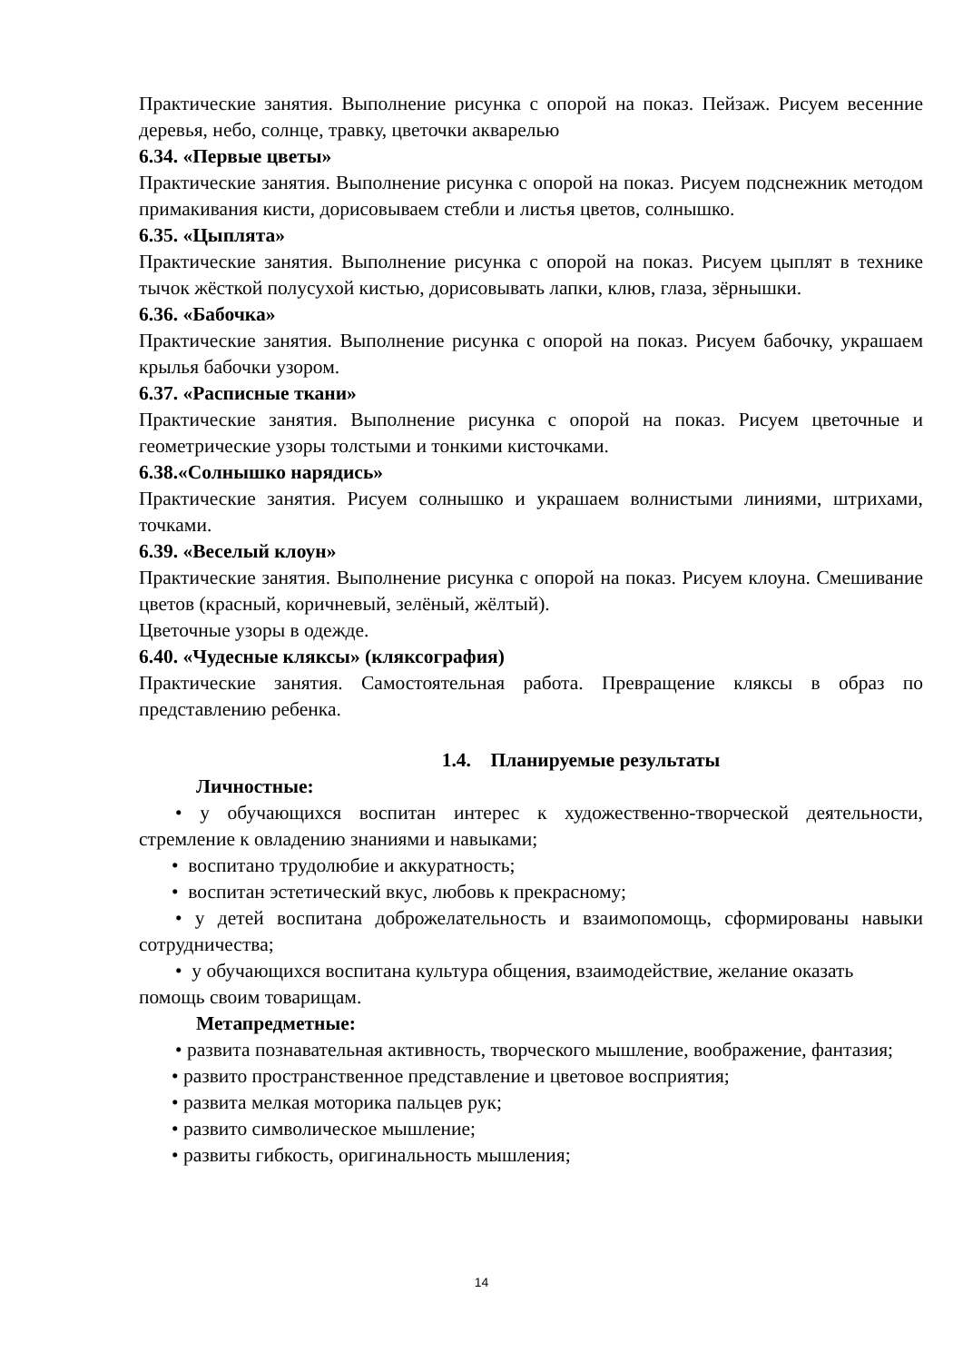Практические занятия. Выполнение рисунка с опорой на показ. Пейзаж. Рисуем весенние деревья, небо, солнце, травку, цветочки акварелью
6.34. «Первые цветы»
Практические занятия. Выполнение рисунка с опорой на показ. Рисуем подснежник методом примакивания кисти, дорисовываем стебли и листья цветов, солнышко.
6.35. «Цыплята»
Практические занятия. Выполнение рисунка с опорой на показ. Рисуем цыплят в технике тычок жёсткой полусухой кистью, дорисовывать лапки, клюв, глаза, зёрнышки.
6.36. «Бабочка»
Практические занятия. Выполнение рисунка с опорой на показ. Рисуем бабочку, украшаем крылья бабочки узором.
6.37. «Расписные ткани»
Практические занятия. Выполнение рисунка с опорой на показ. Рисуем цветочные и геометрические узоры толстыми и тонкими кисточками.
6.38.«Солнышко нарядись»
Практические занятия. Рисуем солнышко и украшаем волнистыми линиями, штрихами, точками.
6.39. «Веселый клоун»
Практические занятия. Выполнение рисунка с опорой на показ. Рисуем клоуна. Смешивание цветов (красный, коричневый, зелёный, жёлтый).
Цветочные узоры в одежде.
6.40. «Чудесные кляксы» (кляксография)
Практические занятия. Самостоятельная работа. Превращение кляксы в образ по представлению ребенка.
1.4. Планируемые результаты
Личностные:
• у обучающихся воспитан интерес к художественно-творческой деятельности, стремление к овладению знаниями и навыками;
• воспитано трудолюбие и аккуратность;
• воспитан эстетический вкус, любовь к прекрасному;
• у детей воспитана доброжелательность и взаимопомощь, сформированы навыки сотрудничества;
• у обучающихся воспитана культура общения, взаимодействие, желание оказать помощь своим товарищам.
Метапредметные:
• развита познавательная активность, творческого мышление, воображение, фантазия;
• развито пространственное представление и цветовое восприятия;
• развита мелкая моторика пальцев рук;
• развито символическое мышление;
• развиты гибкость, оригинальность мышления;
14